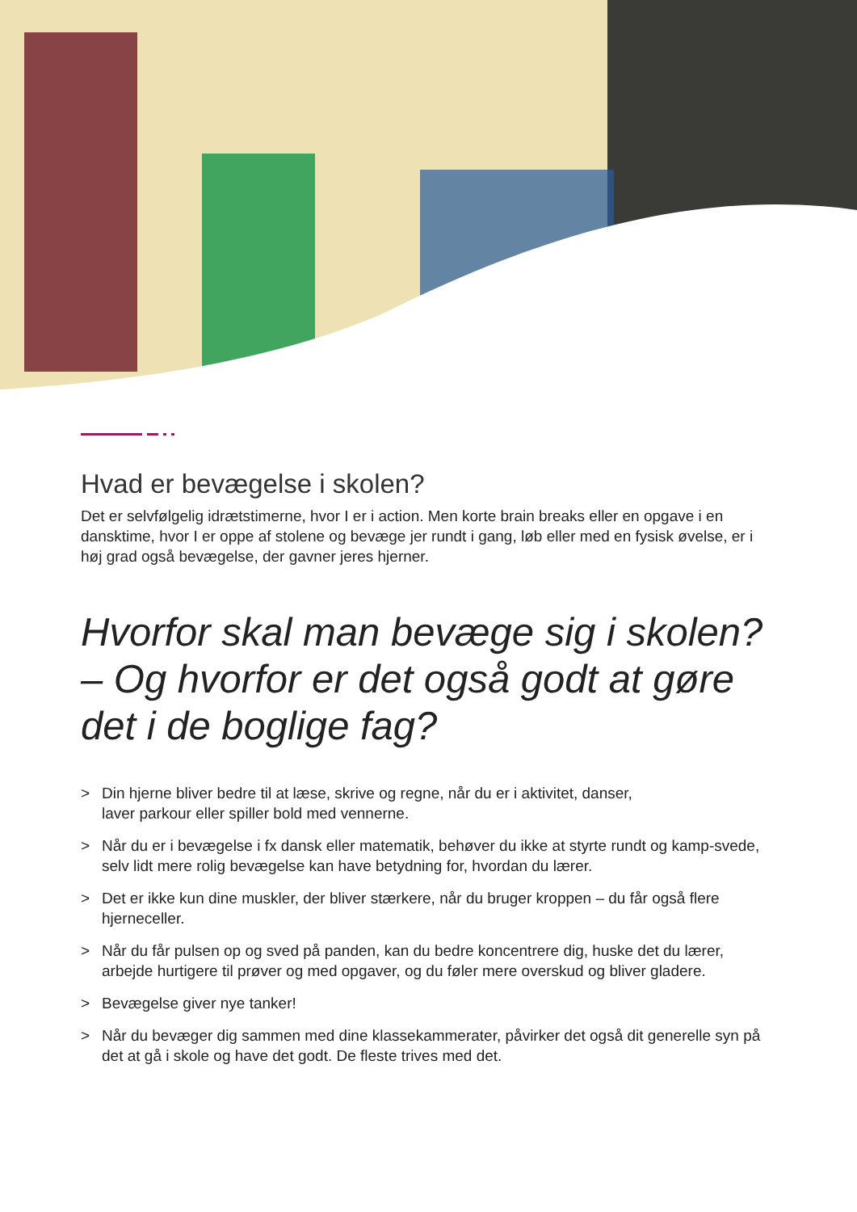Hvad er bevægelse i skolen?
Det er selvfølgelig idrætstimerne, hvor I er i action. Men korte brain breaks eller en opgave i en dansktime, hvor I er oppe af stolene og bevæge jer rundt i gang, løb eller med en fysisk øvelse, er i høj grad også bevægelse, der gavner jeres hjerner.
Hvorfor skal man bevæge sig i skolen?
– Og hvorfor er det også godt at gøre det i de boglige fag?
> Din hjerne bliver bedre til at læse, skrive og regne, når du er i aktivitet, danser,
laver parkour eller spiller bold med vennerne.
> Når du er i bevægelse i fx dansk eller matematik, behøver du ikke at styrte rundt og kamp-svede, selv lidt mere rolig bevægelse kan have betydning for, hvordan du lærer.
> Det er ikke kun dine muskler, der bliver stærkere, når du bruger kroppen – du får også flere hjerneceller.
> Når du får pulsen op og sved på panden, kan du bedre koncentrere dig, huske det du lærer, arbejde hurtigere til prøver og med opgaver, og du føler mere overskud og bliver gladere.
> Bevægelse giver nye tanker!
> Når du bevæger dig sammen med dine klassekammerater, påvirker det også dit generelle syn på det at gå i skole og have det godt. De fleste trives med det.